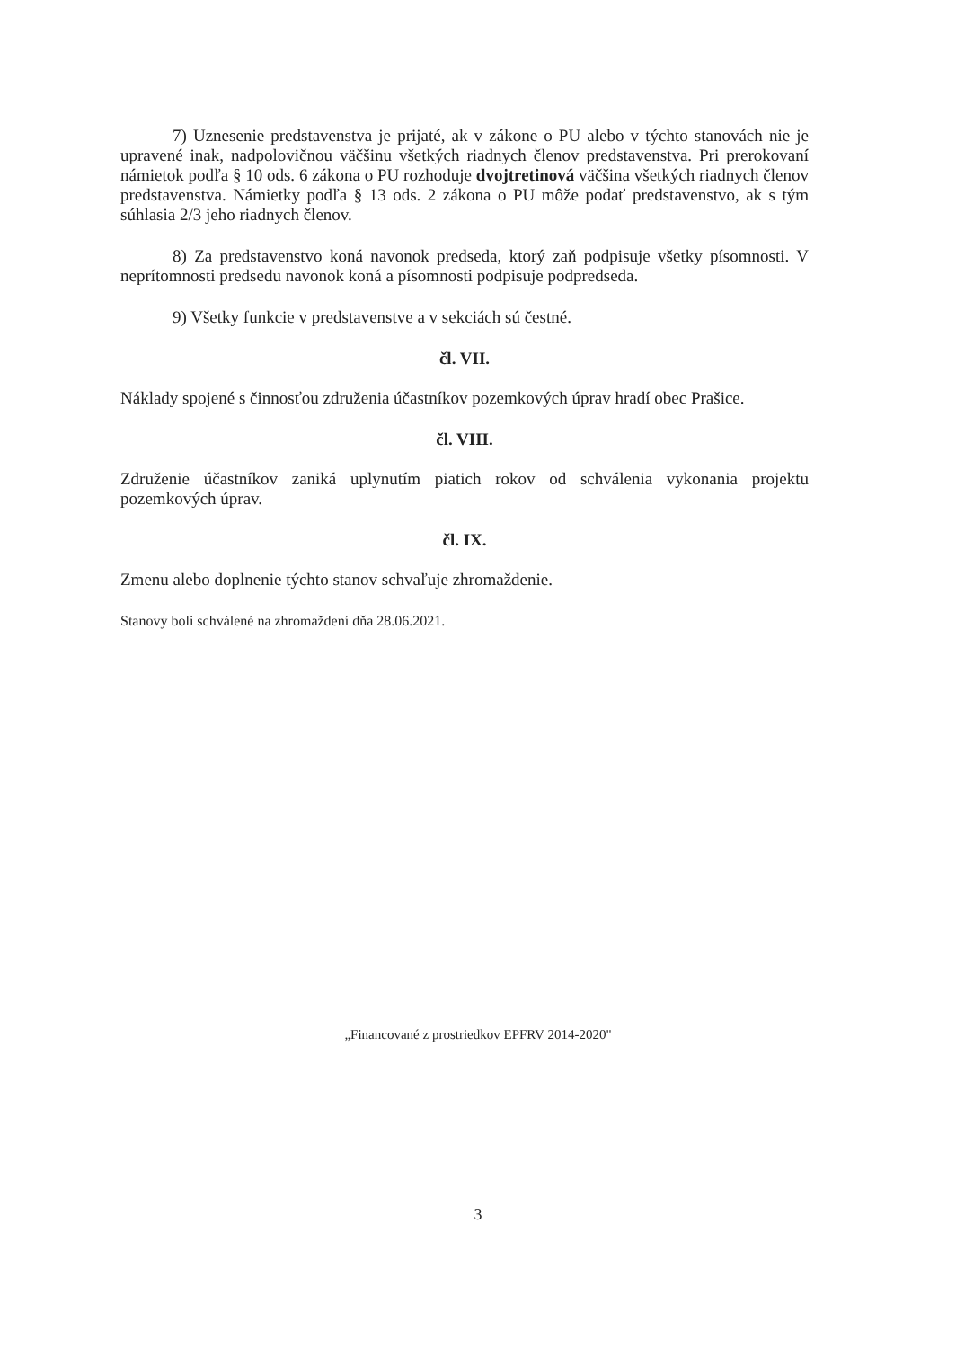7) Uznesenie predstavenstva je prijaté, ak v zákone o PU alebo v týchto stanovách nie je upravené inak, nadpolovičnou väčšinu všetkých riadnych členov predstavenstva. Pri prerokovaní námietok podľa § 10 ods. 6 zákona o PU rozhoduje dvojtretinová väčšina všetkých riadnych členov predstavenstva. Námietky podľa § 13 ods. 2 zákona o PU môže podať predstavenstvo, ak s tým súhlasia 2/3 jeho riadnych členov.
8) Za predstavenstvo koná navonok predseda, ktorý zaň podpisuje všetky písomnosti. V neprítomnosti predsedu navonok koná a písomnosti podpisuje podpredseda.
9) Všetky funkcie v predstavenstve a v sekciách sú čestné.
čl. VII.
Náklady spojené s činnosťou združenia účastníkov pozemkových úprav hradí obec Prašice.
čl. VIII.
Združenie účastníkov zaniká uplynutím piatich rokov od schválenia vykonania projektu pozemkových úprav.
čl. IX.
Zmenu alebo doplnenie týchto stanov schvaľuje zhromaždenie.
Stanovy boli schválené na zhromaždení dňa 28.06.2021.
„Financované z prostriedkov EPFRV 2014-2020"
3